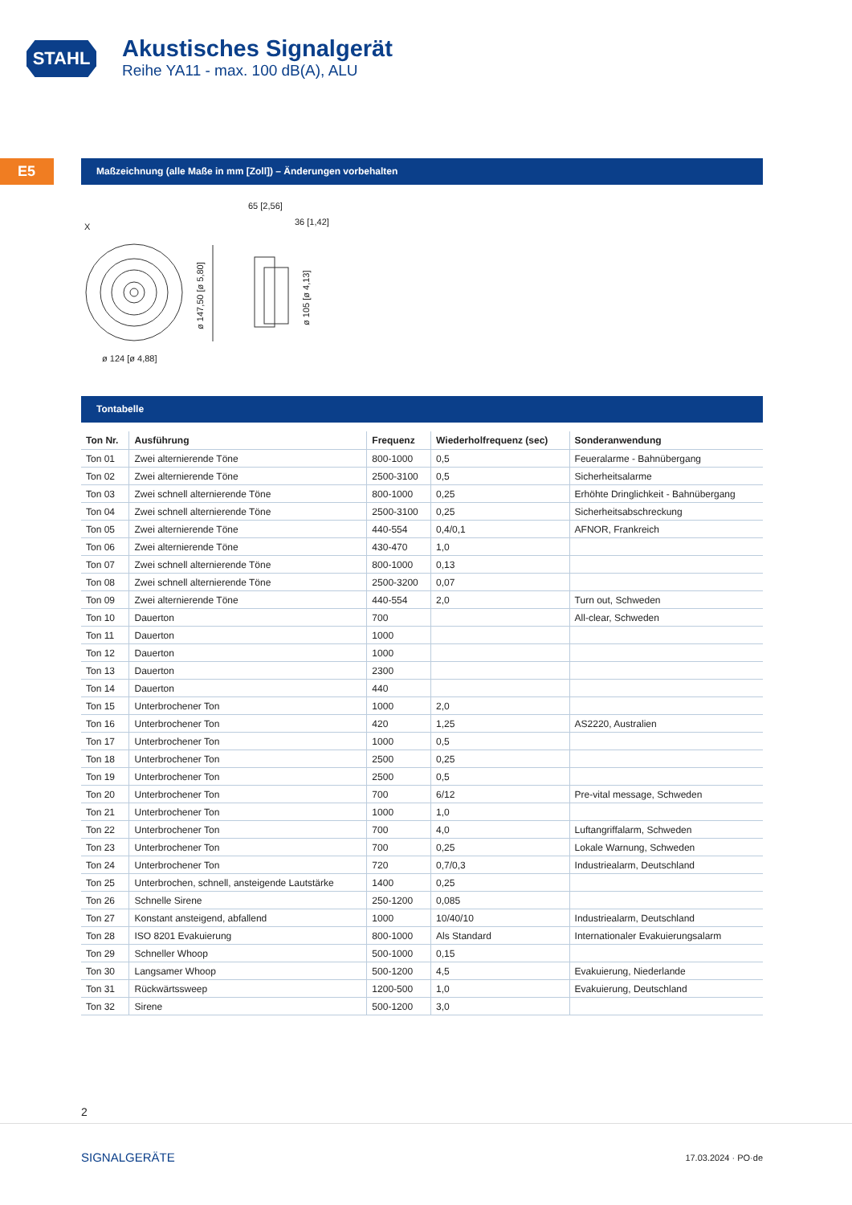STAHL
Akustisches Signalgerät
Reihe YA11 - max. 100 dB(A), ALU
E5 Maßzeichnung (alle Maße in mm [Zoll]) – Änderungen vorbehalten
X
65 [2,56]
36 [1,42]
ø 124 [ø 4,88]
ø 147,50 [ø 5,80]
ø 105 [ø 4,13]
Tontabelle
| Ton Nr. | Ausführung | Frequenz | Wiederholfrequenz (sec) | Sonderanwendung |
| --- | --- | --- | --- | --- |
| Ton 01 | Zwei alternierende Töne | 800-1000 | 0,5 | Feueralarme - Bahnübergang |
| Ton 02 | Zwei alternierende Töne | 2500-3100 | 0,5 | Sicherheitsalarme |
| Ton 03 | Zwei schnell alternierende Töne | 800-1000 | 0,25 | Erhöhte Dringlichkeit - Bahnübergang |
| Ton 04 | Zwei schnell alternierende Töne | 2500-3100 | 0,25 | Sicherheitsabschreckung |
| Ton 05 | Zwei alternierende Töne | 440-554 | 0,4/0,1 | AFNOR, Frankreich |
| Ton 06 | Zwei alternierende Töne | 430-470 | 1,0 | |
| Ton 07 | Zwei schnell alternierende Töne | 800-1000 | 0,13 | |
| Ton 08 | Zwei schnell alternierende Töne | 2500-3200 | 0,07 | |
| Ton 09 | Zwei alternierende Töne | 440-554 | 2,0 | Turn out, Schweden |
| Ton 10 | Dauerton | 700 | | All-clear, Schweden |
| Ton 11 | Dauerton | 1000 | | |
| Ton 12 | Dauerton | 1000 | | |
| Ton 13 | Dauerton | 2300 | | |
| Ton 14 | Dauerton | 440 | | |
| Ton 15 | Unterbrochener Ton | 1000 | 2,0 | |
| Ton 16 | Unterbrochener Ton | 420 | 1,25 | AS2220, Australien |
| Ton 17 | Unterbrochener Ton | 1000 | 0,5 | |
| Ton 18 | Unterbrochener Ton | 2500 | 0,25 | |
| Ton 19 | Unterbrochener Ton | 2500 | 0,5 | |
| Ton 20 | Unterbrochener Ton | 700 | 6/12 | Pre-vital message, Schweden |
| Ton 21 | Unterbrochener Ton | 1000 | 1,0 | |
| Ton 22 | Unterbrochener Ton | 700 | 4,0 | Luftangriffalarm, Schweden |
| Ton 23 | Unterbrochener Ton | 700 | 0,25 | Lokale Warnung, Schweden |
| Ton 24 | Unterbrochener Ton | 720 | 0,7/0,3 | Industriealarm, Deutschland |
| Ton 25 | Unterbrochen, schnell, ansteigende Lautstärke | 1400 | 0,25 | |
| Ton 26 | Schnelle Sirene | 250-1200 | 0,085 | |
| Ton 27 | Konstant ansteigend, abfallend | 1000 | 10/40/10 | Industriealarm, Deutschland |
| Ton 28 | ISO 8201 Evakuierung | 800-1000 | Als Standard | Internationaler Evakuierungsalarm |
| Ton 29 | Schneller Whoop | 500-1000 | 0,15 | |
| Ton 30 | Langsamer Whoop | 500-1200 | 4,5 | Evakuierung, Niederlande |
| Ton 31 | Rückwärtssweep | 1200-500 | 1,0 | Evakuierung, Deutschland |
| Ton 32 | Sirene | 500-1200 | 3,0 | |
2
SIGNALGERÄTE 17.03.2024 · PO·de